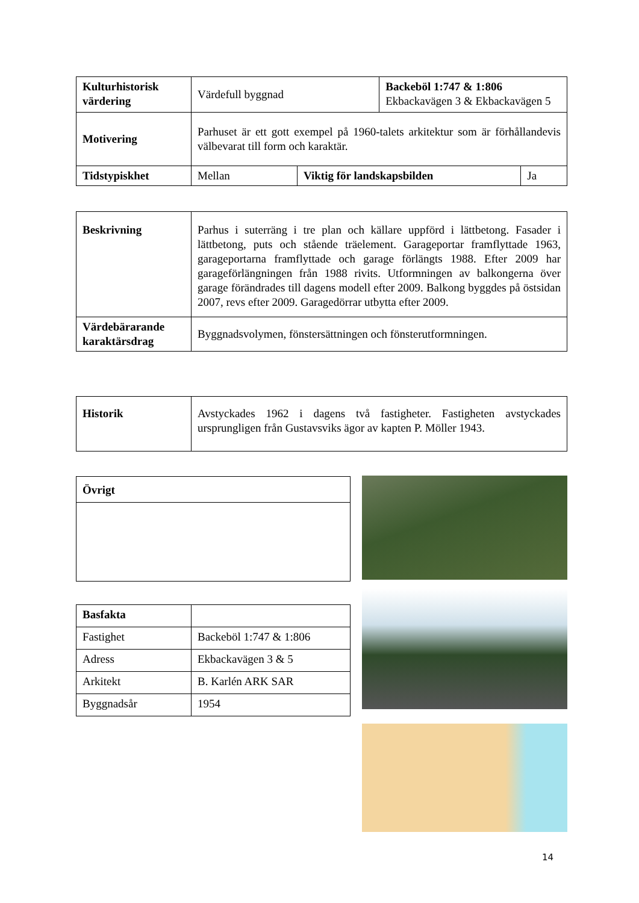| Kulturhistorisk värdering | Värdefull byggnad | | Backeböl 1:747 & 1:806 Ekbackavägen 3 & Ekbackavägen 5 | |
| Motivering | Parhuset är ett gott exempel på 1960-talets arkitektur som är förhållandevis välbevarat till form och karaktär. | | | |
| Tidstypiskhet | Mellan | Viktig för landskapsbilden | | Ja |
| Beskrivning | Parhus i suterräng i tre plan och källare uppförd i lättbetong. Fasader i lättbetong, puts och stående träelement. Garageportar framflyttade 1963, garageportarna framflyttade och garage förlängts 1988. Efter 2009 har garageförlängningen från 1988 rivits. Utformningen av balkongerna över garage förändrades till dagens modell efter 2009. Balkong byggdes på östsidan 2007, revs efter 2009. Garagedörrar utbytta efter 2009. |
| Värdebärarande karaktärsdrag | Byggnadsvolymen, fönstersättningen och fönsterutformningen. |
| Historik | Avstyckades 1962 i dagens två fastigheter. Fastigheten avstyckades ursprungligen från Gustavsviks ägor av kapten P. Möller 1943. |
| Övrigt |
| Basfakta | |
| Fastighet | Backeböl 1:747 & 1:806 |
| Adress | Ekbackavägen 3 & 5 |
| Arkitekt | B. Karlén ARK SAR |
| Byggnadsår | 1954 |
14